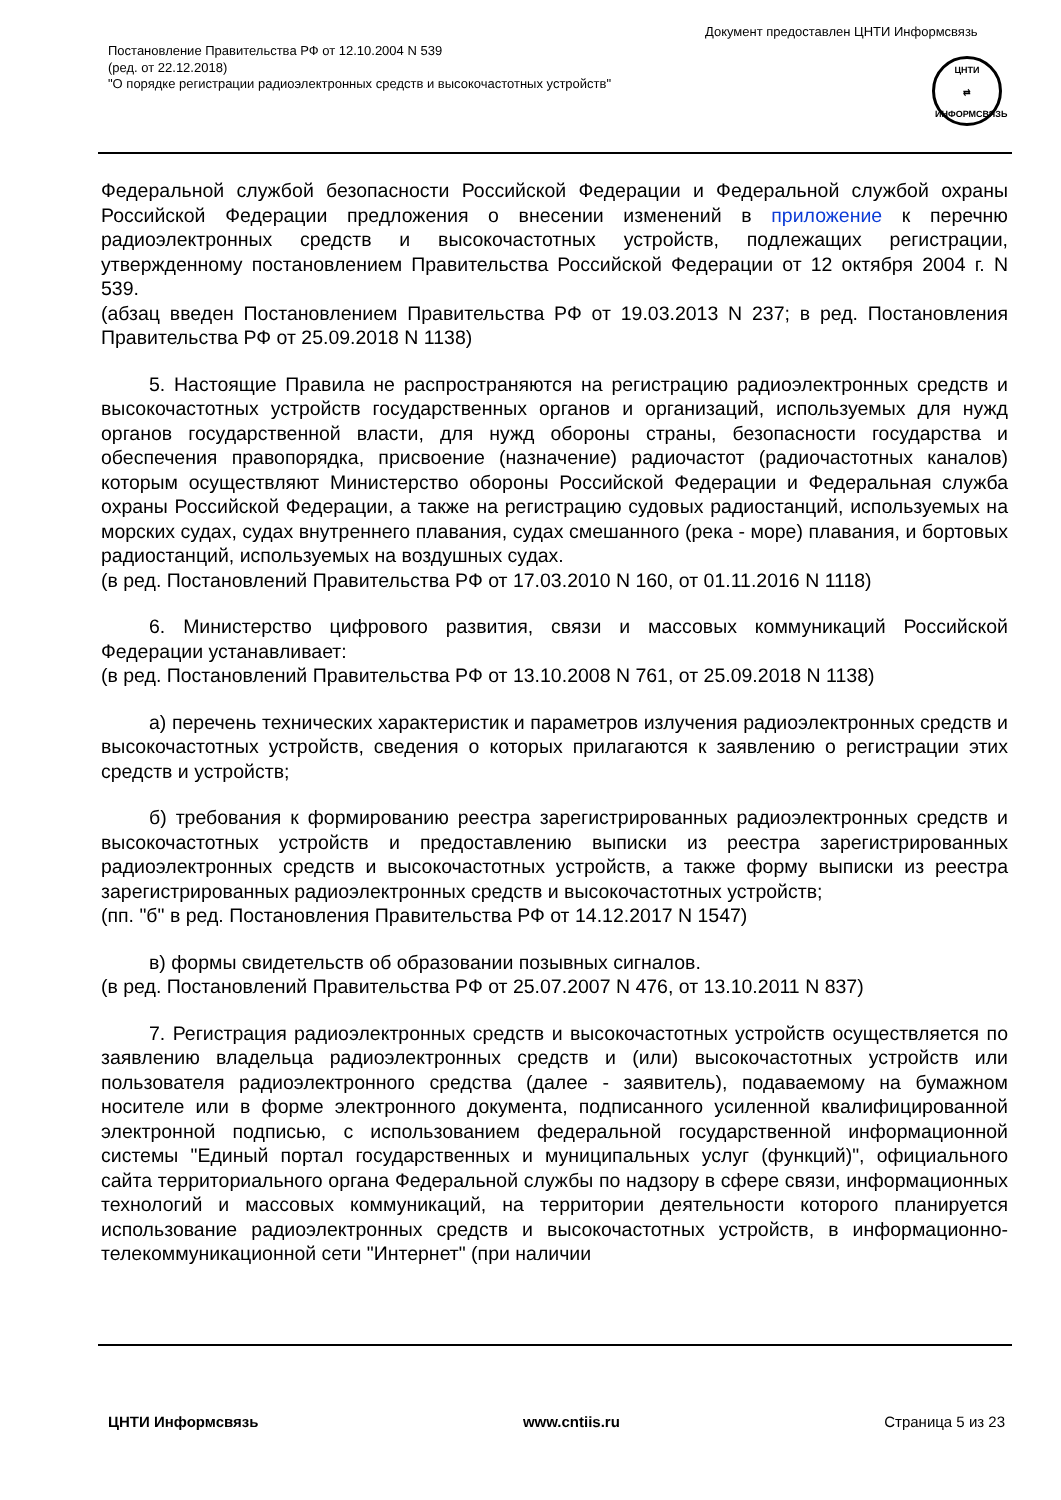Документ предоставлен ЦНТИ Информсвязь
Постановление Правительства РФ от 12.10.2004 N 539
(ред. от 22.12.2018)
"О порядке регистрации радиоэлектронных средств и высокочастотных устройств"
ЦНТИ
⇄
ИНФОРМСВЯЗЬ
Федеральной службой безопасности Российской Федерации и Федеральной службой охраны Российской Федерации предложения о внесении изменений в приложение к перечню радиоэлектронных средств и высокочастотных устройств, подлежащих регистрации, утвержденному постановлением Правительства Российской Федерации от 12 октября 2004 г. N 539.
(абзац введен Постановлением Правительства РФ от 19.03.2013 N 237; в ред. Постановления Правительства РФ от 25.09.2018 N 1138)
5. Настоящие Правила не распространяются на регистрацию радиоэлектронных средств и высокочастотных устройств государственных органов и организаций, используемых для нужд органов государственной власти, для нужд обороны страны, безопасности государства и обеспечения правопорядка, присвоение (назначение) радиочастот (радиочастотных каналов) которым осуществляют Министерство обороны Российской Федерации и Федеральная служба охраны Российской Федерации, а также на регистрацию судовых радиостанций, используемых на морских судах, судах внутреннего плавания, судах смешанного (река - море) плавания, и бортовых радиостанций, используемых на воздушных судах.
(в ред. Постановлений Правительства РФ от 17.03.2010 N 160, от 01.11.2016 N 1118)
6. Министерство цифрового развития, связи и массовых коммуникаций Российской Федерации устанавливает:
(в ред. Постановлений Правительства РФ от 13.10.2008 N 761, от 25.09.2018 N 1138)
а) перечень технических характеристик и параметров излучения радиоэлектронных средств и высокочастотных устройств, сведения о которых прилагаются к заявлению о регистрации этих средств и устройств;
б) требования к формированию реестра зарегистрированных радиоэлектронных средств и высокочастотных устройств и предоставлению выписки из реестра зарегистрированных радиоэлектронных средств и высокочастотных устройств, а также форму выписки из реестра зарегистрированных радиоэлектронных средств и высокочастотных устройств;
(пп. "б" в ред. Постановления Правительства РФ от 14.12.2017 N 1547)
в) формы свидетельств об образовании позывных сигналов.
(в ред. Постановлений Правительства РФ от 25.07.2007 N 476, от 13.10.2011 N 837)
7. Регистрация радиоэлектронных средств и высокочастотных устройств осуществляется по заявлению владельца радиоэлектронных средств и (или) высокочастотных устройств или пользователя радиоэлектронного средства (далее - заявитель), подаваемому на бумажном носителе или в форме электронного документа, подписанного усиленной квалифицированной электронной подписью, с использованием федеральной государственной информационной системы "Единый портал государственных и муниципальных услуг (функций)", официального сайта территориального органа Федеральной службы по надзору в сфере связи, информационных технологий и массовых коммуникаций, на территории деятельности которого планируется использование радиоэлектронных средств и высокочастотных устройств, в информационно-телекоммуникационной сети "Интернет" (при наличии
ЦНТИ Информсвязь www.cntiis.ru Страница 5 из 23